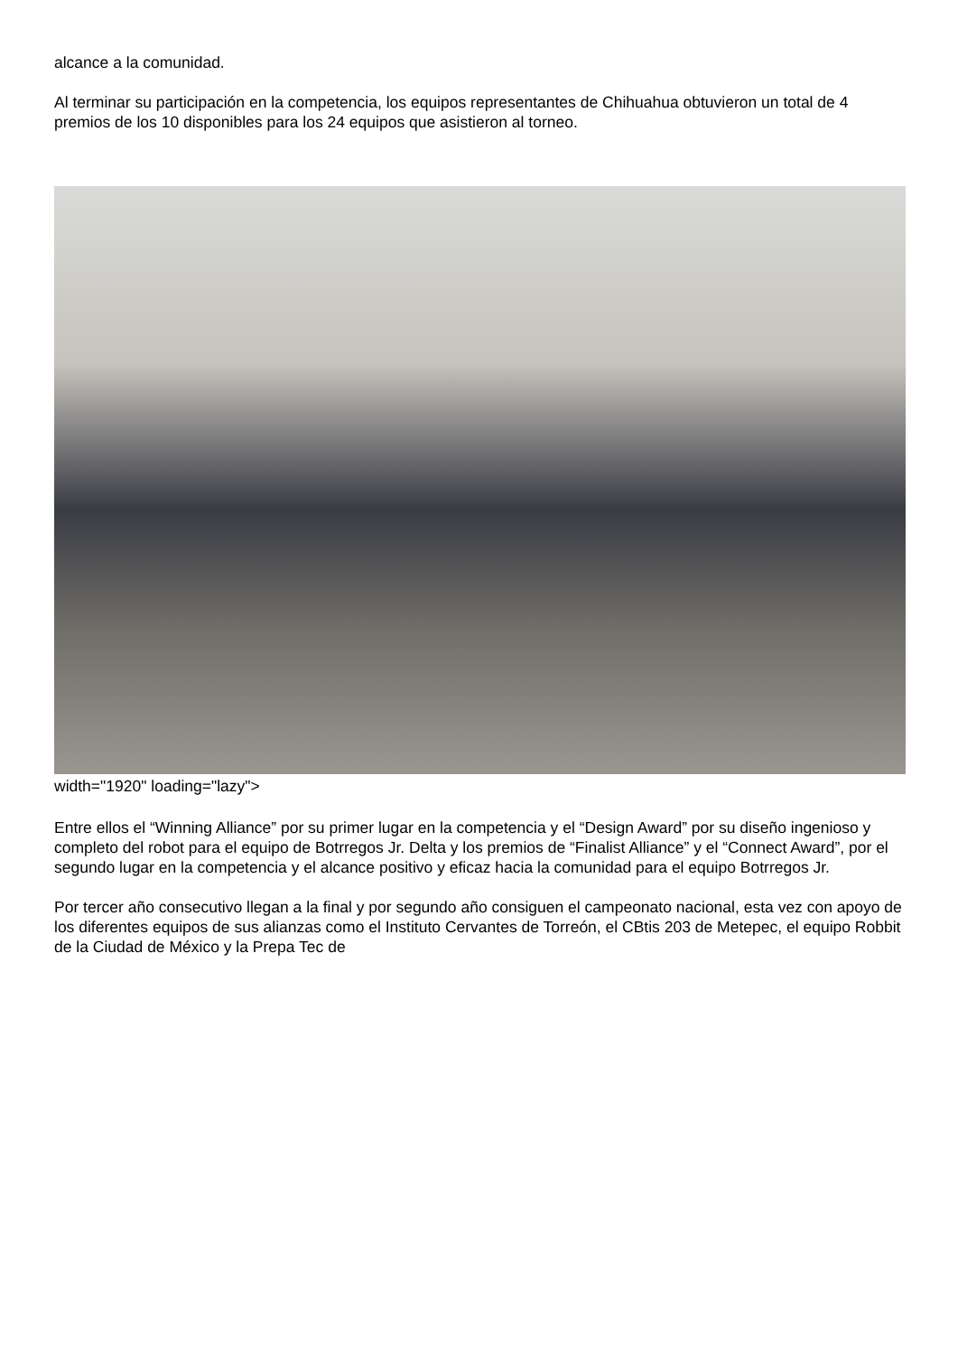alcance a la comunidad.
Al terminar su participación en la competencia, los equipos representantes de Chihuahua obtuvieron un total de 4 premios de los 10 disponibles para los 24 equipos que asistieron al torneo.
width="1920" loading="lazy">
Entre ellos el “Winning Alliance” por su primer lugar en la competencia y el “Design Award” por su diseño ingenioso y completo del robot para el equipo de Botrregos Jr. Delta y los premios de “Finalist Alliance” y el “Connect Award”, por el segundo lugar en la competencia y el alcance positivo y eficaz hacia la comunidad para el equipo Botrregos Jr.
Por tercer año consecutivo llegan a la final y por segundo año consiguen el campeonato nacional, esta vez con apoyo de los diferentes equipos de sus alianzas como el Instituto Cervantes de Torreón, el CBtis 203 de Metepec, el equipo Robbit de la Ciudad de México y la Prepa Tec de